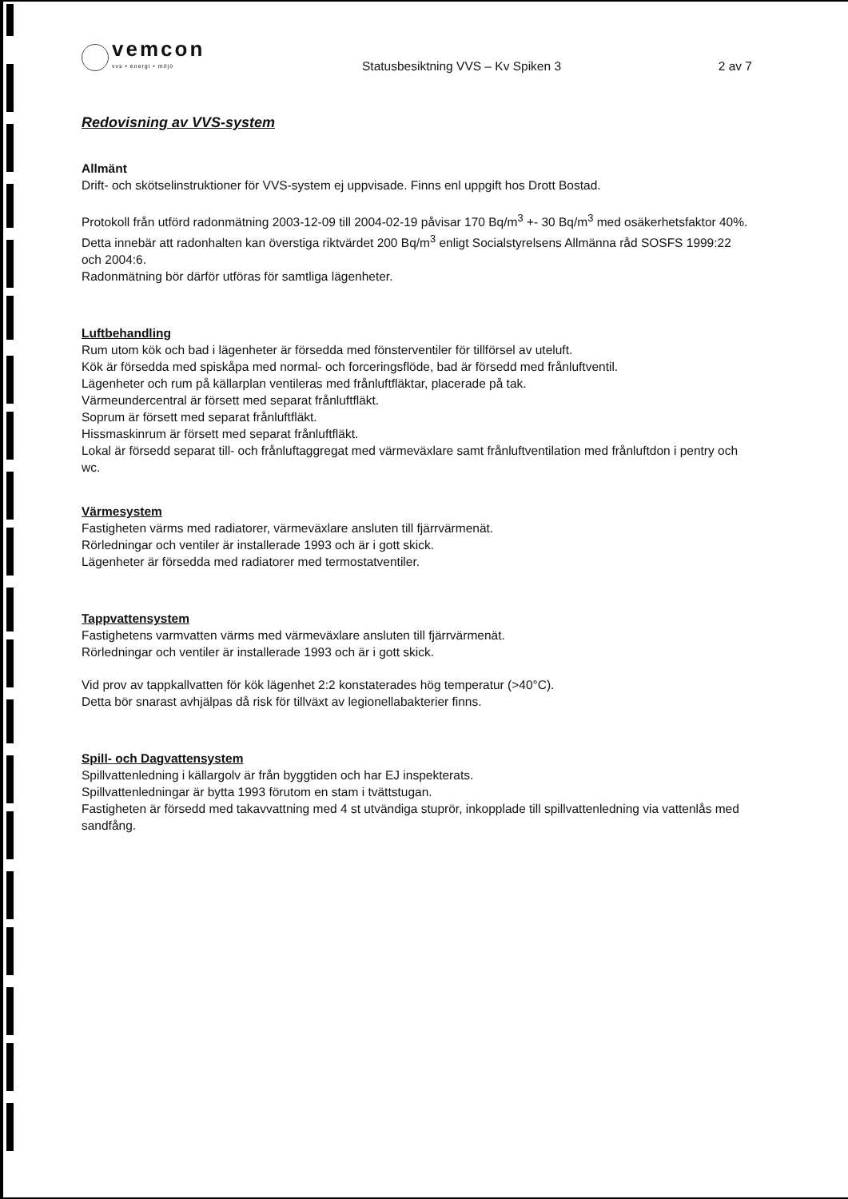vemcon
vvs • energi • miljö
Statusbesiktning VVS – Kv Spiken 3
2 av 7
Redovisning av VVS-system
Allmänt
Drift- och skötselinstruktioner för VVS-system ej uppvisade. Finns enl uppgift hos Drott Bostad.
Protokoll från utförd radonmätning 2003-12-09 till 2004-02-19 påvisar 170 Bq/m<sup>3</sup> +- 30 Bq/m<sup>3</sup> med osäkerhetsfaktor 40%. Detta innebär att radonhalten kan överstiga riktvärdet 200 Bq/m<sup>3</sup> enligt Socialstyrelsens Allmänna råd SOSFS 1999:22 och 2004:6.
Radonmätning bör därför utföras för samtliga lägenheter.
Luftbehandling
Rum utom kök och bad i lägenheter är försedda med fönsterventiler för tillförsel av uteluft.
Kök är försedda med spiskåpa med normal- och forceringsflöde, bad är försedd med frånluftventil.
Lägenheter och rum på källarplan ventileras med frånluftfläktar, placerade på tak.
Värmeundercentral är försett med separat frånluftfläkt.
Soprum är försett med separat frånluftfläkt.
Hissmaskinrum är försett med separat frånluftfläkt.
Lokal är försedd separat till- och frånluftaggregat med värmeväxlare samt frånluftventilation med frånluftdon i pentry och wc.
Värmesystem
Fastigheten värms med radiatorer, värmeväxlare ansluten till fjärrvärmenät.
Rörledningar och ventiler är installerade 1993 och är i gott skick.
Lägenheter är försedda med radiatorer med termostatventiler.
Tappvattensystem
Fastighetens varmvatten värms med värmeväxlare ansluten till fjärrvärmenät.
Rörledningar och ventiler är installerade 1993 och är i gott skick.
Vid prov av tappkallvatten för kök lägenhet 2:2 konstaterades hög temperatur (>40°C).
Detta bör snarast avhjälpas då risk för tillväxt av legionellabakterier finns.
Spill- och Dagvattensystem
Spillvattenledning i källargolv är från byggtiden och har EJ inspekterats.
Spillvattenledningar är bytta 1993 förutom en stam i tvättstugan.
Fastigheten är försedd med takavvattning med 4 st utvändiga stuprör, inkopplade till spillvattenledning via vattenlås med sandfång.